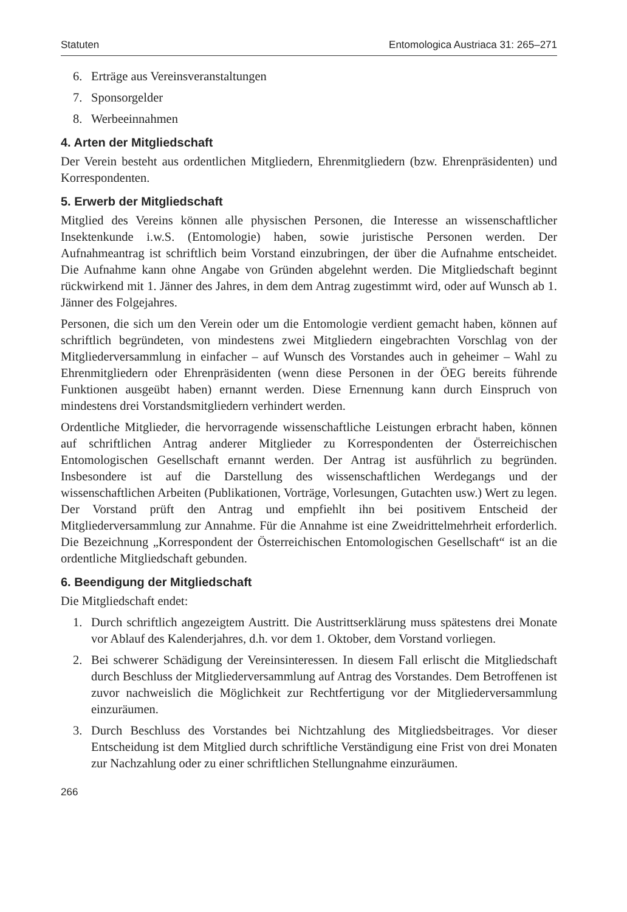Statuten Entomologica Austriaca 31: 265–271
6. Erträge aus Vereinsveranstaltungen
7. Sponsorgelder
8. Werbeeinnahmen
4. Arten der Mitgliedschaft
Der Verein besteht aus ordentlichen Mitgliedern, Ehrenmitgliedern (bzw. Ehrenpräsidenten) und Korrespondenten.
5. Erwerb der Mitgliedschaft
Mitglied des Vereins können alle physischen Personen, die Interesse an wissenschaftlicher Insektenkunde i.w.S. (Entomologie) haben, sowie juristische Personen werden. Der Aufnahmeantrag ist schriftlich beim Vorstand einzubringen, der über die Aufnahme entscheidet. Die Aufnahme kann ohne Angabe von Gründen abgelehnt werden. Die Mitgliedschaft beginnt rückwirkend mit 1. Jänner des Jahres, in dem dem Antrag zugestimmt wird, oder auf Wunsch ab 1. Jänner des Folgejahres.
Personen, die sich um den Verein oder um die Entomologie verdient gemacht haben, können auf schriftlich begründeten, von mindestens zwei Mitgliedern eingebrachten Vorschlag von der Mitgliederversammlung in einfacher – auf Wunsch des Vorstandes auch in geheimer – Wahl zu Ehrenmitgliedern oder Ehrenpräsidenten (wenn diese Personen in der ÖEG bereits führende Funktionen ausgeübt haben) ernannt werden. Diese Ernennung kann durch Einspruch von mindestens drei Vorstandsmitgliedern verhindert werden.
Ordentliche Mitglieder, die hervorragende wissenschaftliche Leistungen erbracht haben, können auf schriftlichen Antrag anderer Mitglieder zu Korrespondenten der Österreichischen Entomologischen Gesellschaft ernannt werden. Der Antrag ist ausführlich zu begründen. Insbesondere ist auf die Darstellung des wissenschaftlichen Werdegangs und der wissenschaftlichen Arbeiten (Publikationen, Vorträge, Vorlesungen, Gutachten usw.) Wert zu legen. Der Vorstand prüft den Antrag und empfiehlt ihn bei positivem Entscheid der Mitgliederversammlung zur Annahme. Für die Annahme ist eine Zweidrittelmehrheit erforderlich. Die Bezeichnung „Korrespondent der Österreichischen Entomologischen Gesellschaft“ ist an die ordentliche Mitgliedschaft gebunden.
6. Beendigung der Mitgliedschaft
Die Mitgliedschaft endet:
1. Durch schriftlich angezeigtem Austritt. Die Austrittserklärung muss spätestens drei Monate vor Ablauf des Kalenderjahres, d.h. vor dem 1. Oktober, dem Vorstand vorliegen.
2. Bei schwerer Schädigung der Vereinsinteressen. In diesem Fall erlischt die Mitgliedschaft durch Beschluss der Mitgliederversammlung auf Antrag des Vorstandes. Dem Betroffenen ist zuvor nachweislich die Möglichkeit zur Rechtfertigung vor der Mitgliederversammlung einzuräumen.
3. Durch Beschluss des Vorstandes bei Nichtzahlung des Mitgliedsbeitrages. Vor dieser Entscheidung ist dem Mitglied durch schriftliche Verständigung eine Frist von drei Monaten zur Nachzahlung oder zu einer schriftlichen Stellungnahme einzuräumen.
266